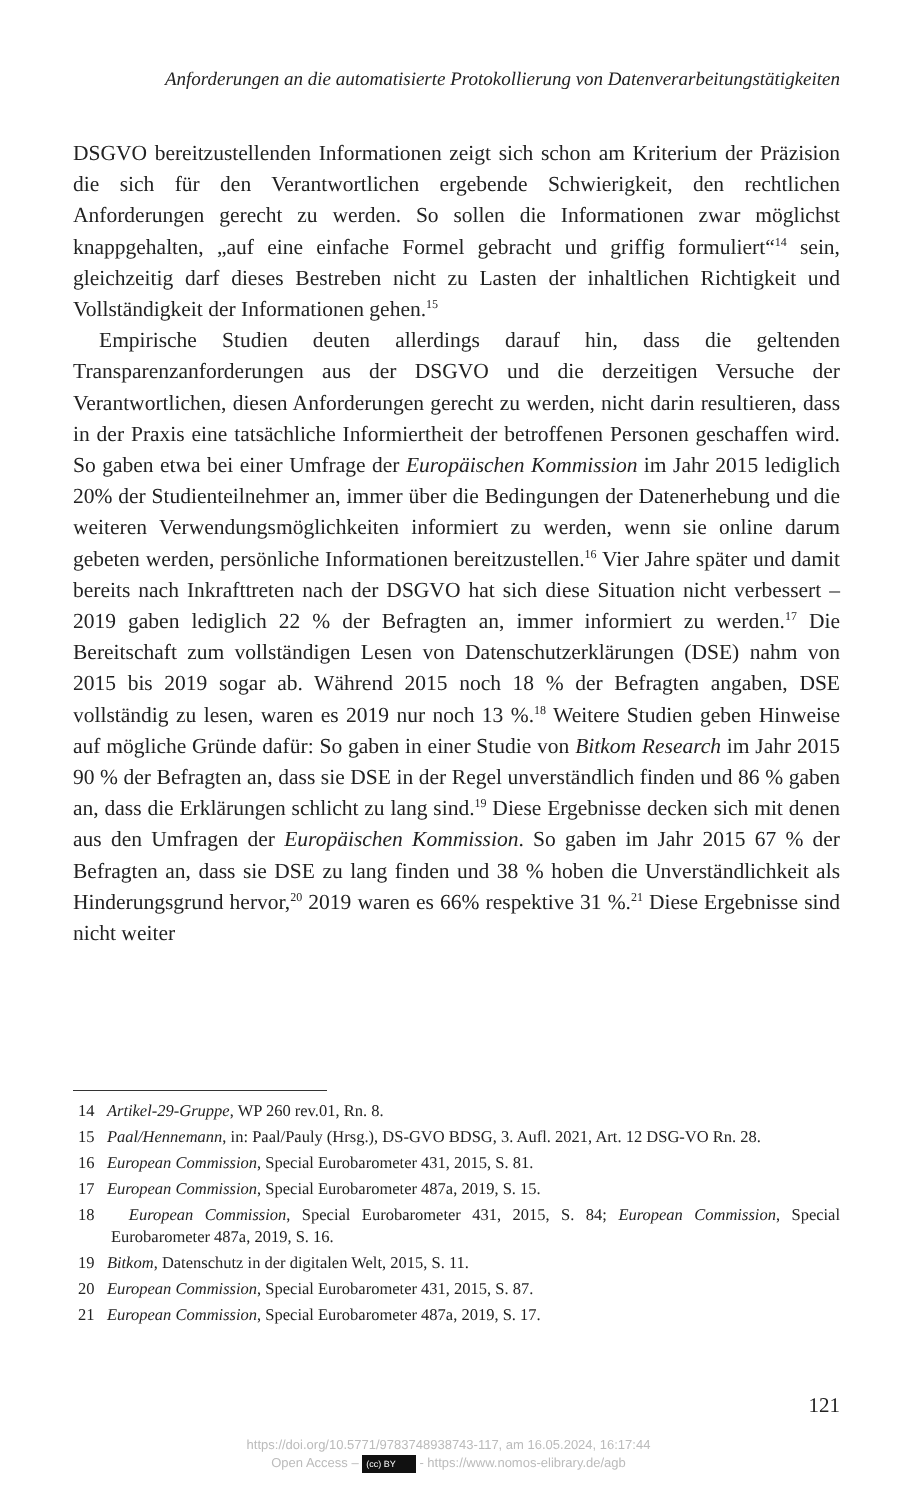Anforderungen an die automatisierte Protokollierung von Datenverarbeitungstätigkeiten
DSGVO bereitzustellenden Informationen zeigt sich schon am Kriterium der Präzision die sich für den Verantwortlichen ergebende Schwierigkeit, den rechtlichen Anforderungen gerecht zu werden. So sollen die Informationen zwar möglichst knappgehalten, „auf eine einfache Formel gebracht und griffig formuliert“<sup>14</sup> sein, gleichzeitig darf dieses Bestreben nicht zu Lasten der inhaltlichen Richtigkeit und Vollständigkeit der Informationen gehen.<sup>15</sup>
Empirische Studien deuten allerdings darauf hin, dass die geltenden Transparenzanforderungen aus der DSGVO und die derzeitigen Versuche der Verantwortlichen, diesen Anforderungen gerecht zu werden, nicht darin resultieren, dass in der Praxis eine tatsächliche Informiertheit der betroffenen Personen geschaffen wird. So gaben etwa bei einer Umfrage der Europäischen Kommission im Jahr 2015 lediglich 20% der Studienteilnehmer an, immer über die Bedingungen der Datenerhebung und die weiteren Verwendungsmöglichkeiten informiert zu werden, wenn sie online darum gebeten werden, persönliche Informationen bereitzustellen.<sup>16</sup> Vier Jahre später und damit bereits nach Inkrafttreten nach der DSGVO hat sich diese Situation nicht verbessert – 2019 gaben lediglich 22 % der Befragten an, immer informiert zu werden.<sup>17</sup> Die Bereitschaft zum vollständigen Lesen von Datenschutzerklärungen (DSE) nahm von 2015 bis 2019 sogar ab. Während 2015 noch 18 % der Befragten angaben, DSE vollständig zu lesen, waren es 2019 nur noch 13 %.<sup>18</sup> Weitere Studien geben Hinweise auf mögliche Gründe dafür: So gaben in einer Studie von Bitkom Research im Jahr 2015 90 % der Befragten an, dass sie DSE in der Regel unverständlich finden und 86 % gaben an, dass die Erklärungen schlicht zu lang sind.<sup>19</sup> Diese Ergebnisse decken sich mit denen aus den Umfragen der Europäischen Kommission. So gaben im Jahr 2015 67 % der Befragten an, dass sie DSE zu lang finden und 38 % hoben die Unverständlichkeit als Hinderungsgrund hervor,<sup>20</sup> 2019 waren es 66% respektive 31 %.<sup>21</sup> Diese Ergebnisse sind nicht weiter
14 Artikel-29-Gruppe, WP 260 rev.01, Rn. 8.
15 Paal/Hennemann, in: Paal/Pauly (Hrsg.), DS-GVO BDSG, 3. Aufl. 2021, Art. 12 DSG-VO Rn. 28.
16 European Commission, Special Eurobarometer 431, 2015, S. 81.
17 European Commission, Special Eurobarometer 487a, 2019, S. 15.
18 European Commission, Special Eurobarometer 431, 2015, S. 84; European Commission, Special Eurobarometer 487a, 2019, S. 16.
19 Bitkom, Datenschutz in der digitalen Welt, 2015, S. 11.
20 European Commission, Special Eurobarometer 431, 2015, S. 87.
21 European Commission, Special Eurobarometer 487a, 2019, S. 17.
121
https://doi.org/10.5771/9783748938743-117, am 16.05.2024, 16:17:44
Open Access – (cc) BY - https://www.nomos-elibrary.de/agb